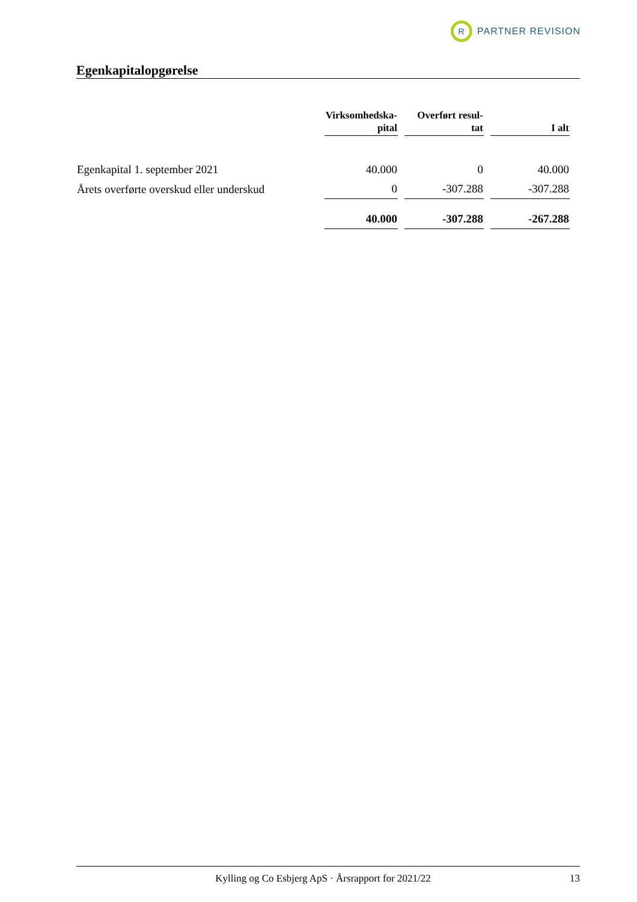R
PARTNER REVISION
Egenkapitalopgørelse
| | Virksomhedska- pital | Overført resul- tat | I alt |
| --- | --- | --- | --- |
| Egenkapital 1. september 2021 | 40.000 | 0 | 40.000 |
| Årets overførte overskud eller underskud | 0 | -307.288 | -307.288 |
| | 40.000 | -307.288 | -267.288 |
Kylling og Co Esbjerg ApS · Årsrapport for 2021/22 13